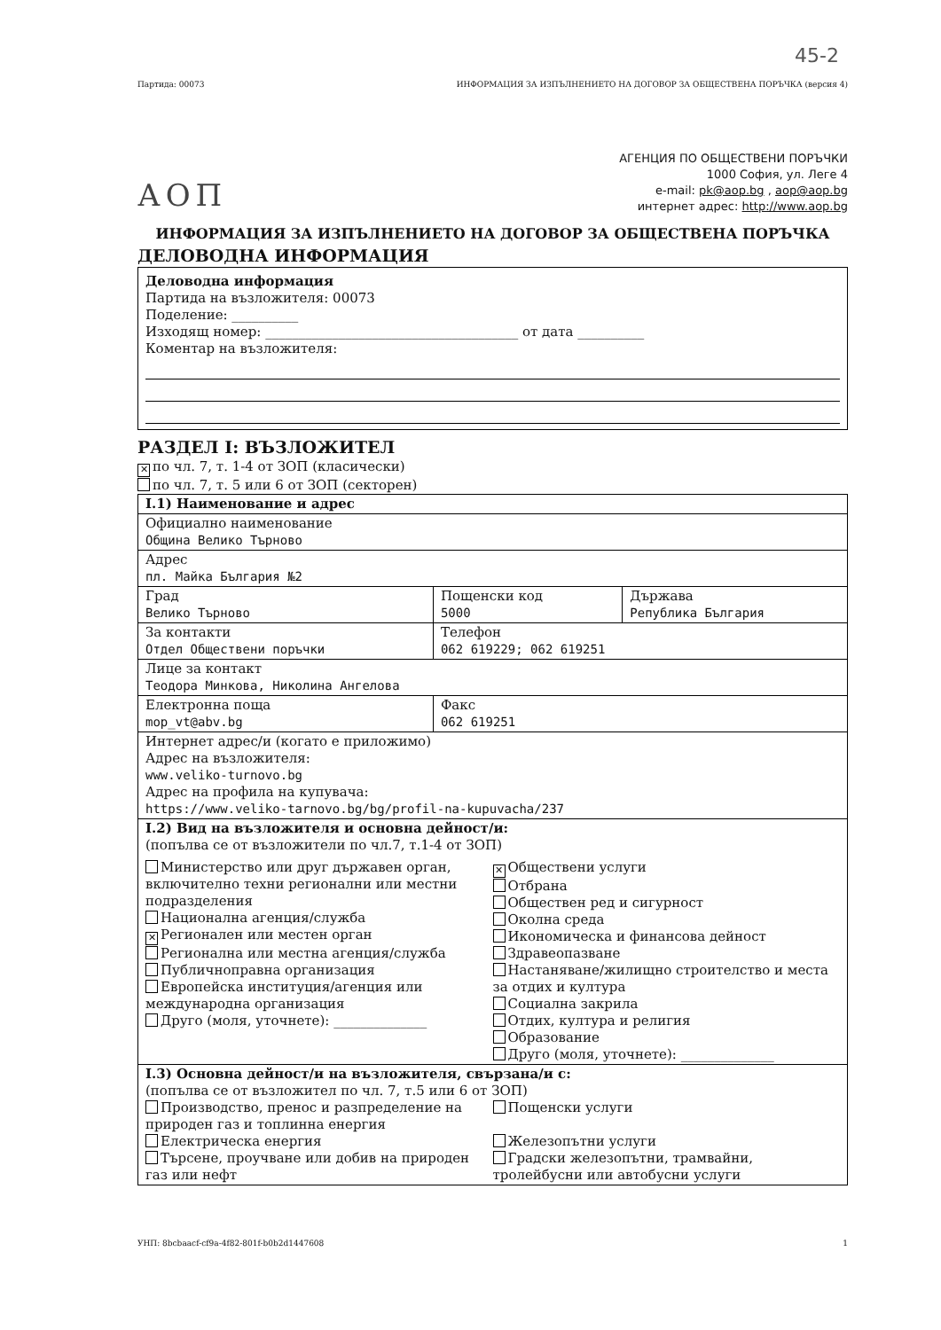45-2
Партида: 00073 ИНФОРМАЦИЯ ЗА ИЗПЪЛНЕНИЕТО НА ДОГОВОР ЗА ОБЩЕСТВЕНА ПОРЪЧКА (версия 4)
АОП
АГЕНЦИЯ ПО ОБЩЕСТВЕНИ ПОРЪЧКИ
1000 София, ул. Леге 4
e-mail: pk@aop.bg , aop@aop.bg
интернет адрес: http://www.aop.bg
ИНФОРМАЦИЯ ЗА ИЗПЪЛНЕНИЕТО НА ДОГОВОР ЗА ОБЩЕСТВЕНА ПОРЪЧКА
ДЕЛОВОДНА ИНФОРМАЦИЯ
Деловодна информация
Партида на възложителя: 00073
Поделение: __________
Изходящ номер: ______________________________________ от дата __________
Коментар на възложителя:
РАЗДЕЛ I: ВЪЗЛОЖИТЕЛ
✕ по чл. 7, т. 1-4 от ЗОП (класически)
по чл. 7, т. 5 или 6 от ЗОП (секторен)
| I.1) Наименование и адрес | | |
| Официално наименование Община Велико Търново | | |
| Адрес пл. Майка България №2 | | |
| Град Велико Търново | Пощенски код 5000 | Държава Република България |
| За контакти Отдел Обществени поръчки | Телефон 062 619229; 062 619251 | |
| Лице за контакт Теодора Минкова, Николина Ангелова | | |
| Електронна поща mop_vt@abv.bg | Факс 062 619251 | |
| Интернет адрес/и (когато е приложимо) Адрес на възложителя: www.veliko-turnovo.bg Адрес на профила на купувача: https://www.veliko-tarnovo.bg/bg/profil-na-kupuvacha/237 | | |
| I.2) Вид на възложителя и основна дейност/и: (попълва се от възложители по чл.7, т.1-4 от ЗОП) Министерство или друг държавен орган, включително техни регионални или местни подразделения Национална агенция/служба ✕ Регионален или местен орган Регионална или местна агенция/служба Публичноправна организация Европейска институция/агенция или международна организация Друго (моля, уточнете): ______________ ✕ Обществени услуги Отбрана Обществен ред и сигурност Околна среда Икономическа и финансова дейност Здравеопазване Настаняване/жилищно строителство и места за отдих и култура Социална закрила Отдих, култура и религия Образование Друго (моля, уточнете): ______________ | | |
| I.3) Основна дейност/и на възложителя, свързана/и с: (попълва се от възложител по чл. 7, т.5 или 6 от ЗОП) Производство, пренос и разпределение на природен газ и топлинна енергия Електрическа енергия Търсене, проучване или добив на природен газ или нефт Пощенски услуги Железопътни услуги Градски железопътни, трамвайни, тролейбусни или автобусни услуги | | |
УНП: 8bcbaacf-cf9a-4f82-801f-b0b2d1447608 1